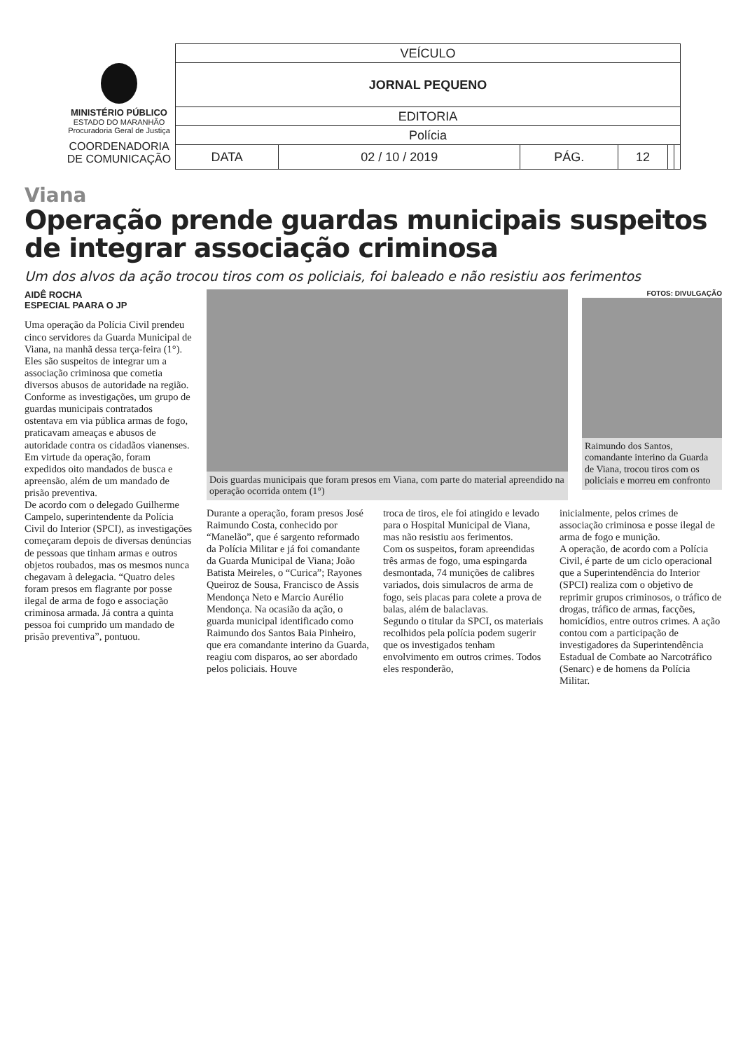MINISTÉRIO PÚBLICO
ESTADO DO MARANHÃO
Procuradoria Geral de Justiça
COORDENADORIA
DE COMUNICAÇÃO
| VEÍCULO | | | | | |
| JORNAL PEQUENO | | | | | |
| EDITORIA | | | | | |
| Polícia | | | | | |
| DATA | 02 / 10 / 2019 | PÁG. | 12 | | |
Viana
Operação prende guardas municipais suspeitos de integrar associação criminosa
Um dos alvos da ação trocou tiros com os policiais, foi baleado e não resistiu aos ferimentos
AIDÊ ROCHA
ESPECIAL PAARA O JP
Uma operação da Polícia Civil prendeu cinco servidores da Guarda Municipal de Viana, na manhã dessa terça-feira (1°). Eles são suspeitos de integrar um a associação criminosa que cometia diversos abusos de autoridade na região.
Conforme as investigações, um grupo de guardas municipais contratados ostentava em via pública armas de fogo, praticavam ameaças e abusos de autoridade contra os cidadãos vianenses.
Em virtude da operação, foram expedidos oito mandados de busca e apreensão, além de um mandado de prisão preventiva.
De acordo com o delegado Guilherme Campelo, superintendente da Polícia Civil do Interior (SPCI), as investigações começaram depois de diversas denúncias de pessoas que tinham armas e outros objetos roubados, mas os mesmos nunca chegavam à delegacia. “Quatro deles foram presos em flagrante por posse ilegal de arma de fogo e associação criminosa armada. Já contra a quinta pessoa foi cumprido um mandado de prisão preventiva”, pontuou.
Dois guardas municipais que foram presos em Viana, com parte do material apreendido na operação ocorrida ontem (1°)
FOTOS: DIVULGAÇÃO
Raimundo dos Santos, comandante interino da Guarda de Viana, trocou tiros com os policiais e morreu em confronto
Durante a operação, foram presos José Raimundo Costa, conhecido por “Manelão”, que é sargento reformado da Polícia Militar e já foi comandante da Guarda Municipal de Viana; João Batista Meireles, o “Curica”; Rayones Queiroz de Sousa, Francisco de Assis Mendonça Neto e Marcio Aurélio Mendonça. Na ocasião da ação, o guarda municipal identificado como Raimundo dos Santos Baia Pinheiro, que era comandante interino da Guarda, reagiu com disparos, ao ser abordado pelos policiais. Houve
troca de tiros, ele foi atingido e levado para o Hospital Municipal de Viana, mas não resistiu aos ferimentos.
Com os suspeitos, foram apreendidas três armas de fogo, uma espingarda desmontada, 74 munições de calibres variados, dois simulacros de arma de fogo, seis placas para colete a prova de balas, além de balaclavas.
Segundo o titular da SPCI, os materiais recolhidos pela polícia podem sugerir que os investigados tenham envolvimento em outros crimes. Todos eles responderão,
inicialmente, pelos crimes de associação criminosa e posse ilegal de arma de fogo e munição.
A operação, de acordo com a Polícia Civil, é parte de um ciclo operacional que a Superintendência do Interior (SPCI) realiza com o objetivo de reprimir grupos criminosos, o tráfico de drogas, tráfico de armas, facções, homicídios, entre outros crimes. A ação contou com a participação de investigadores da Superintendência Estadual de Combate ao Narcotráfico (Senarc) e de homens da Polícia Militar.